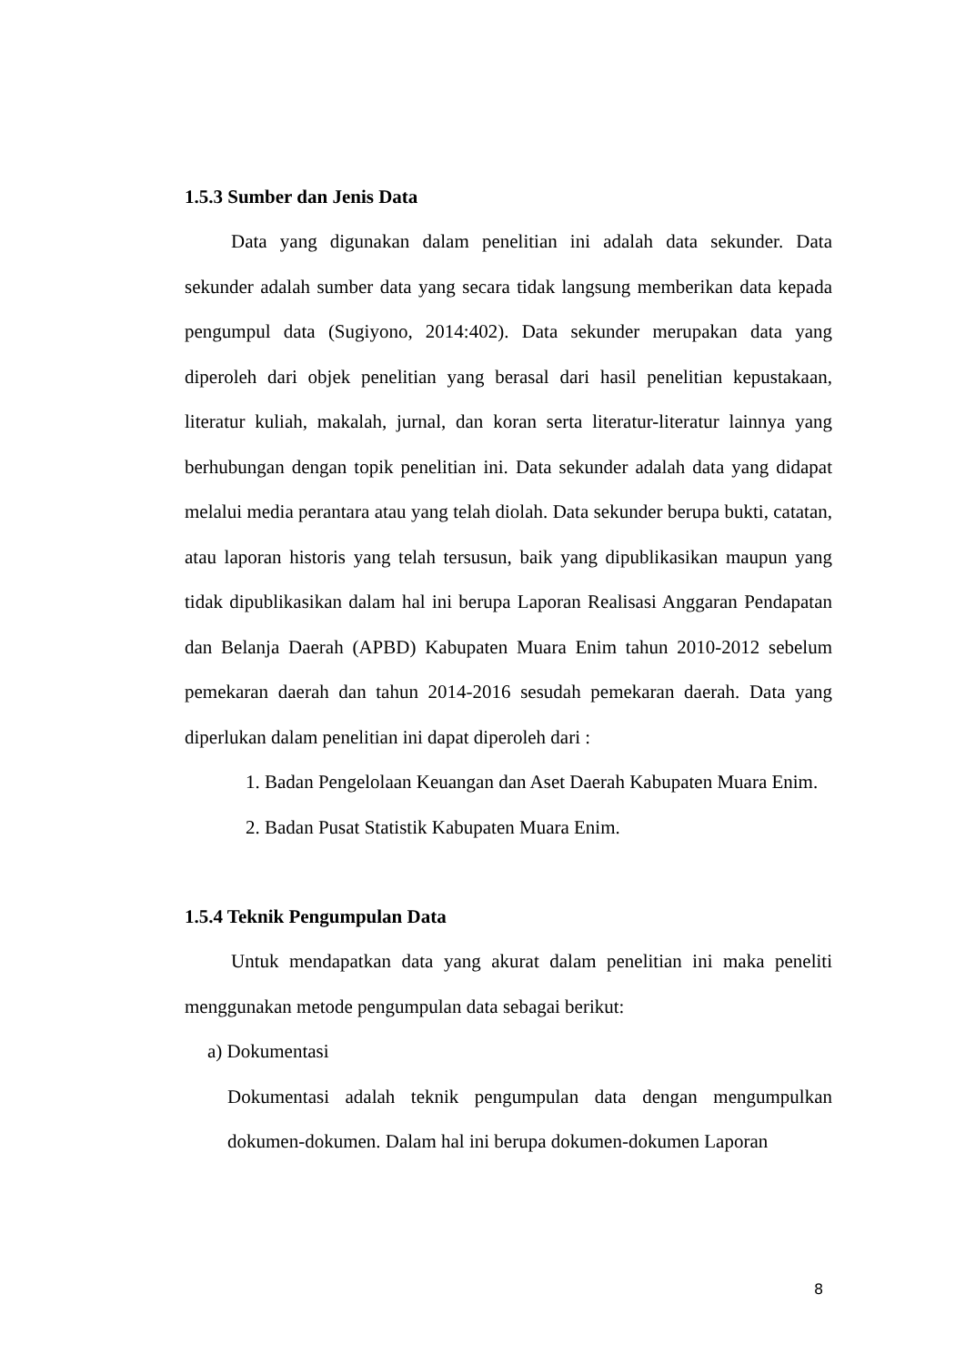1.5.3 Sumber dan Jenis Data
Data yang digunakan dalam penelitian ini adalah data sekunder. Data sekunder adalah sumber data yang secara tidak langsung memberikan data kepada pengumpul data (Sugiyono, 2014:402). Data sekunder merupakan data yang diperoleh dari objek penelitian yang berasal dari hasil penelitian kepustakaan, literatur kuliah, makalah, jurnal, dan koran serta literatur-literatur lainnya yang berhubungan dengan topik penelitian ini. Data sekunder adalah data yang didapat melalui media perantara atau yang telah diolah. Data sekunder berupa bukti, catatan, atau laporan historis yang telah tersusun, baik yang dipublikasikan maupun yang tidak dipublikasikan dalam hal ini berupa Laporan Realisasi Anggaran Pendapatan dan Belanja Daerah (APBD) Kabupaten Muara Enim tahun 2010-2012 sebelum pemekaran daerah dan tahun 2014-2016 sesudah pemekaran daerah. Data yang diperlukan dalam penelitian ini dapat diperoleh dari :
1. Badan Pengelolaan Keuangan dan Aset Daerah Kabupaten Muara Enim.
2. Badan Pusat Statistik Kabupaten Muara Enim.
1.5.4 Teknik Pengumpulan Data
Untuk mendapatkan data yang akurat dalam penelitian ini maka peneliti menggunakan metode pengumpulan data sebagai berikut:
a) Dokumentasi
Dokumentasi adalah teknik pengumpulan data dengan mengumpulkan dokumen-dokumen. Dalam hal ini berupa dokumen-dokumen Laporan
8